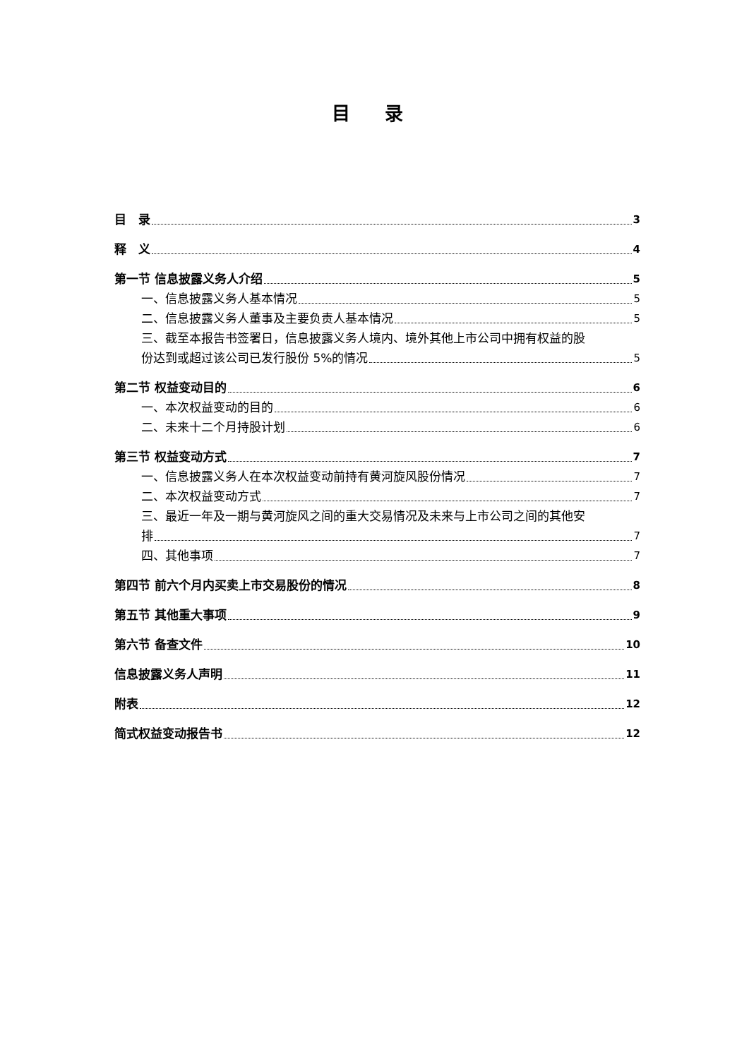目 录
目　录 3
释　义 4
第一节 信息披露义务人介绍 5
一、信息披露义务人基本情况 5
二、信息披露义务人董事及主要负责人基本情况 5
三、截至本报告书签署日，信息披露义务人境内、境外其他上市公司中拥有权益的股
份达到或超过该公司已发行股份 5%的情况 5
第二节 权益变动目的 6
一、本次权益变动的目的 6
二、未来十二个月持股计划 6
第三节 权益变动方式 7
一、信息披露义务人在本次权益变动前持有黄河旋风股份情况 7
二、本次权益变动方式 7
三、最近一年及一期与黄河旋风之间的重大交易情况及未来与上市公司之间的其他安
排 7
四、其他事项 7
第四节 前六个月内买卖上市交易股份的情况 8
第五节 其他重大事项 9
第六节 备查文件 10
信息披露义务人声明 11
附表 12
简式权益变动报告书 12